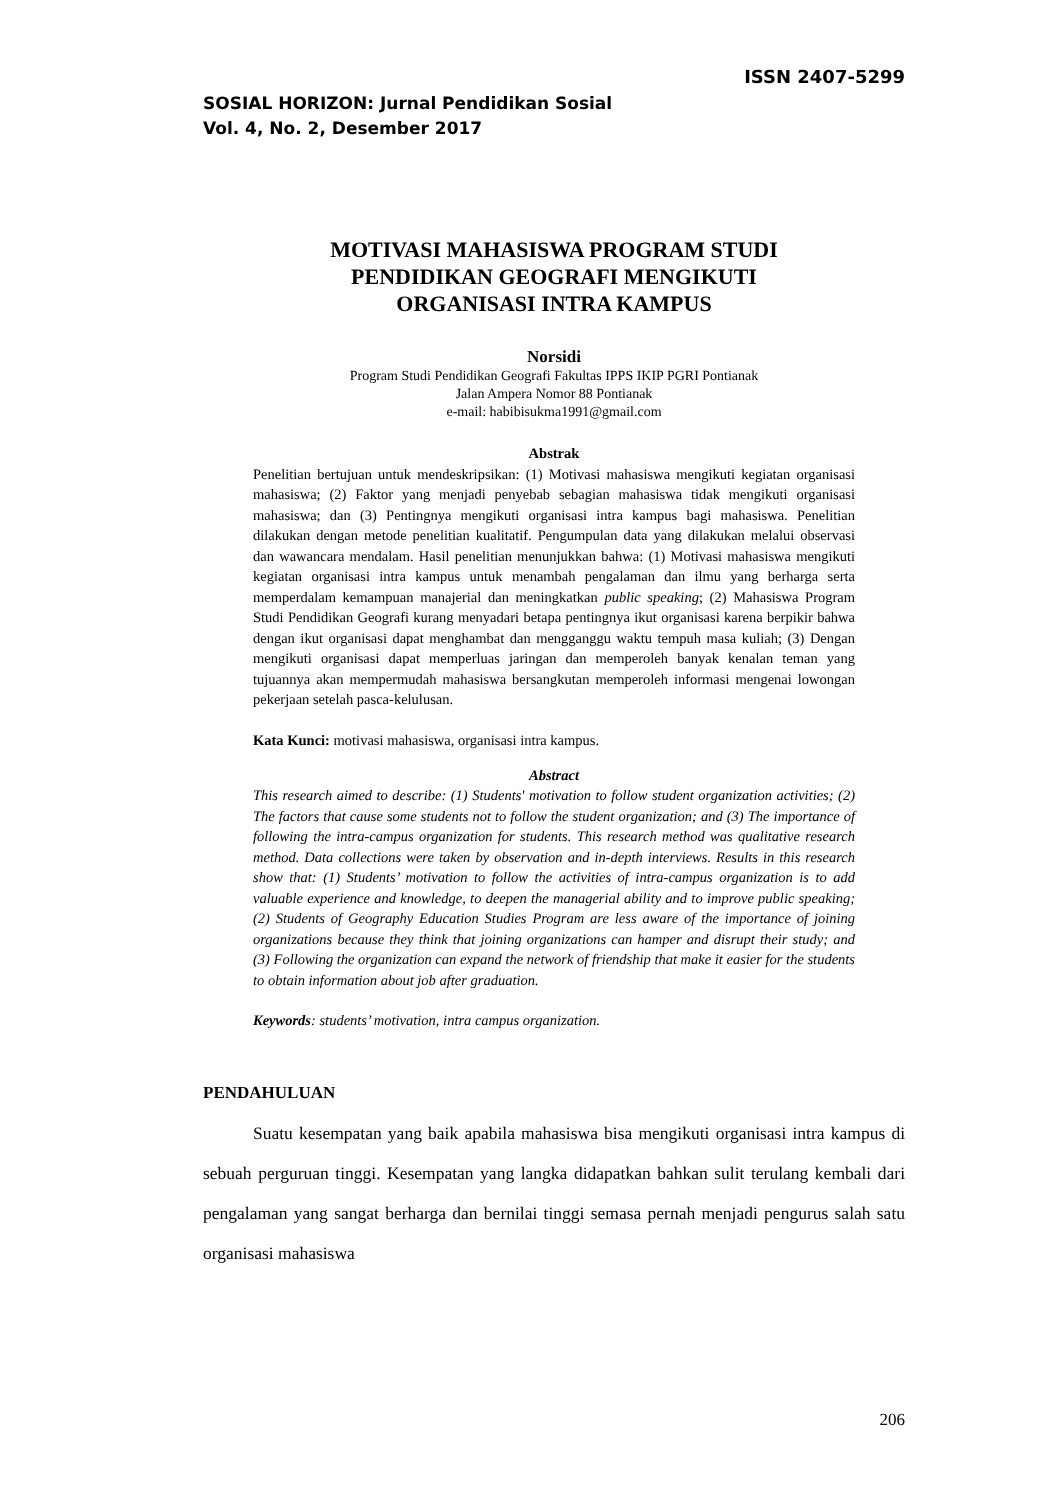ISSN 2407-5299
SOSIAL HORIZON: Jurnal Pendidikan Sosial
Vol. 4, No. 2, Desember 2017
MOTIVASI MAHASISWA PROGRAM STUDI
PENDIDIKAN GEOGRAFI MENGIKUTI
ORGANISASI INTRA KAMPUS
Norsidi
Program Studi Pendidikan Geografi Fakultas IPPS IKIP PGRI Pontianak
Jalan Ampera Nomor 88 Pontianak
e-mail: habibisukma1991@gmail.com
Abstrak
Penelitian bertujuan untuk mendeskripsikan: (1) Motivasi mahasiswa mengikuti kegiatan organisasi mahasiswa; (2) Faktor yang menjadi penyebab sebagian mahasiswa tidak mengikuti organisasi mahasiswa; dan (3) Pentingnya mengikuti organisasi intra kampus bagi mahasiswa. Penelitian dilakukan dengan metode penelitian kualitatif. Pengumpulan data yang dilakukan melalui observasi dan wawancara mendalam. Hasil penelitian menunjukkan bahwa: (1) Motivasi mahasiswa mengikuti kegiatan organisasi intra kampus untuk menambah pengalaman dan ilmu yang berharga serta memperdalam kemampuan manajerial dan meningkatkan public speaking; (2) Mahasiswa Program Studi Pendidikan Geografi kurang menyadari betapa pentingnya ikut organisasi karena berpikir bahwa dengan ikut organisasi dapat menghambat dan mengganggu waktu tempuh masa kuliah; (3) Dengan mengikuti organisasi dapat memperluas jaringan dan memperoleh banyak kenalan teman yang tujuannya akan mempermudah mahasiswa bersangkutan memperoleh informasi mengenai lowongan pekerjaan setelah pasca-kelulusan.
Kata Kunci: motivasi mahasiswa, organisasi intra kampus.
Abstract
This research aimed to describe: (1) Students' motivation to follow student organization activities; (2) The factors that cause some students not to follow the student organization; and (3) The importance of following the intra-campus organization for students. This research method was qualitative research method. Data collections were taken by observation and in-depth interviews. Results in this research show that: (1) Students’ motivation to follow the activities of intra-campus organization is to add valuable experience and knowledge, to deepen the managerial ability and to improve public speaking; (2) Students of Geography Education Studies Program are less aware of the importance of joining organizations because they think that joining organizations can hamper and disrupt their study; and (3) Following the organization can expand the network of friendship that make it easier for the students to obtain information about job after graduation.
Keywords: students’ motivation, intra campus organization.
PENDAHULUAN
Suatu kesempatan yang baik apabila mahasiswa bisa mengikuti organisasi intra kampus di sebuah perguruan tinggi. Kesempatan yang langka didapatkan bahkan sulit terulang kembali dari pengalaman yang sangat berharga dan bernilai tinggi semasa pernah menjadi pengurus salah satu organisasi mahasiswa
206